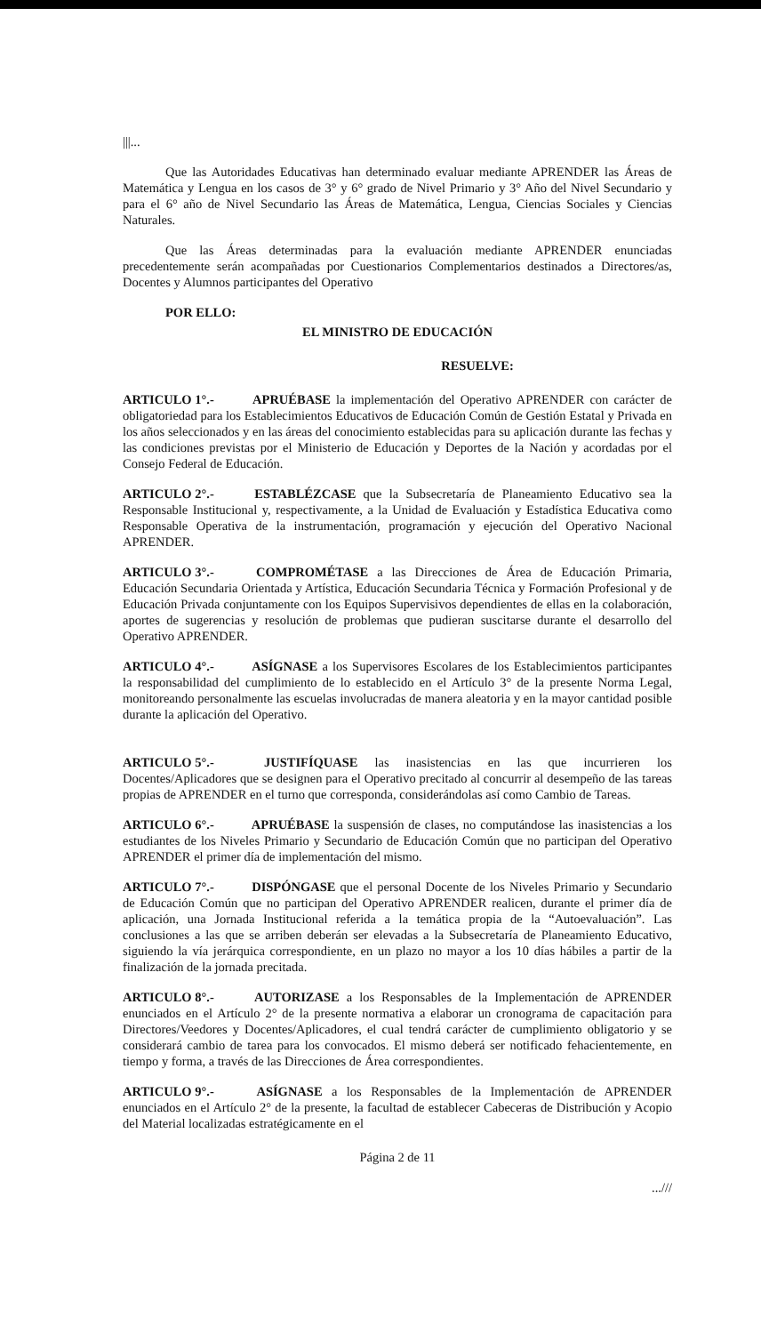|||...
Que las Autoridades Educativas han determinado evaluar mediante APRENDER las Áreas de Matemática y Lengua en los casos de 3° y 6° grado de Nivel Primario y 3° Año del Nivel Secundario y para el 6° año de Nivel Secundario las Áreas de Matemática, Lengua, Ciencias Sociales y Ciencias Naturales.
Que las Áreas determinadas para la evaluación mediante APRENDER enunciadas precedentemente serán acompañadas por Cuestionarios Complementarios destinados a Directores/as, Docentes y Alumnos participantes del Operativo
POR ELLO:
EL MINISTRO DE EDUCACIÓN
RESUELVE:
ARTICULO 1°.- APRUÉBASE la implementación del Operativo APRENDER con carácter de obligatoriedad para los Establecimientos Educativos de Educación Común de Gestión Estatal y Privada en los años seleccionados y en las áreas del conocimiento establecidas para su aplicación durante las fechas y las condiciones previstas por el Ministerio de Educación y Deportes de la Nación y acordadas por el Consejo Federal de Educación.
ARTICULO 2°.- ESTABLÉZCASE que la Subsecretaría de Planeamiento Educativo sea la Responsable Institucional y, respectivamente, a la Unidad de Evaluación y Estadística Educativa como Responsable Operativa de la instrumentación, programación y ejecución del Operativo Nacional APRENDER.
ARTICULO 3°.- COMPROMÉTASE a las Direcciones de Área de Educación Primaria, Educación Secundaria Orientada y Artística, Educación Secundaria Técnica y Formación Profesional y de Educación Privada conjuntamente con los Equipos Supervisivos dependientes de ellas en la colaboración, aportes de sugerencias y resolución de problemas que pudieran suscitarse durante el desarrollo del Operativo APRENDER.
ARTICULO 4°.- ASÍGNASE a los Supervisores Escolares de los Establecimientos participantes la responsabilidad del cumplimiento de lo establecido en el Artículo 3° de la presente Norma Legal, monitoreando personalmente las escuelas involucradas de manera aleatoria y en la mayor cantidad posible durante la aplicación del Operativo.
ARTICULO 5°.- JUSTIFÍQUASE las inasistencias en las que incurrieren los Docentes/Aplicadores que se designen para el Operativo precitado al concurrir al desempeño de las tareas propias de APRENDER en el turno que corresponda, considerándolas así como Cambio de Tareas.
ARTICULO 6°.- APRUÉBASE la suspensión de clases, no computándose las inasistencias a los estudiantes de los Niveles Primario y Secundario de Educación Común que no participan del Operativo APRENDER el primer día de implementación del mismo.
ARTICULO 7°.- DISPÓNGASE que el personal Docente de los Niveles Primario y Secundario de Educación Común que no participan del Operativo APRENDER realicen, durante el primer día de aplicación, una Jornada Institucional referida a la temática propia de la “Autoevaluación”. Las conclusiones a las que se arriben deberán ser elevadas a la Subsecretaría de Planeamiento Educativo, siguiendo la vía jerárquica correspondiente, en un plazo no mayor a los 10 días hábiles a partir de la finalización de la jornada precitada.
ARTICULO 8°.- AUTORIZASE a los Responsables de la Implementación de APRENDER enunciados en el Artículo 2° de la presente normativa a elaborar un cronograma de capacitación para Directores/Veedores y Docentes/Aplicadores, el cual tendrá carácter de cumplimiento obligatorio y se considerará cambio de tarea para los convocados. El mismo deberá ser notificado fehacientemente, en tiempo y forma, a través de las Direcciones de Área correspondientes.
ARTICULO 9°.- ASÍGNASE a los Responsables de la Implementación de APRENDER enunciados en el Artículo 2° de la presente, la facultad de establecer Cabeceras de Distribución y Acopio del Material localizadas estratégicamente en el
Página 2 de 11
...///